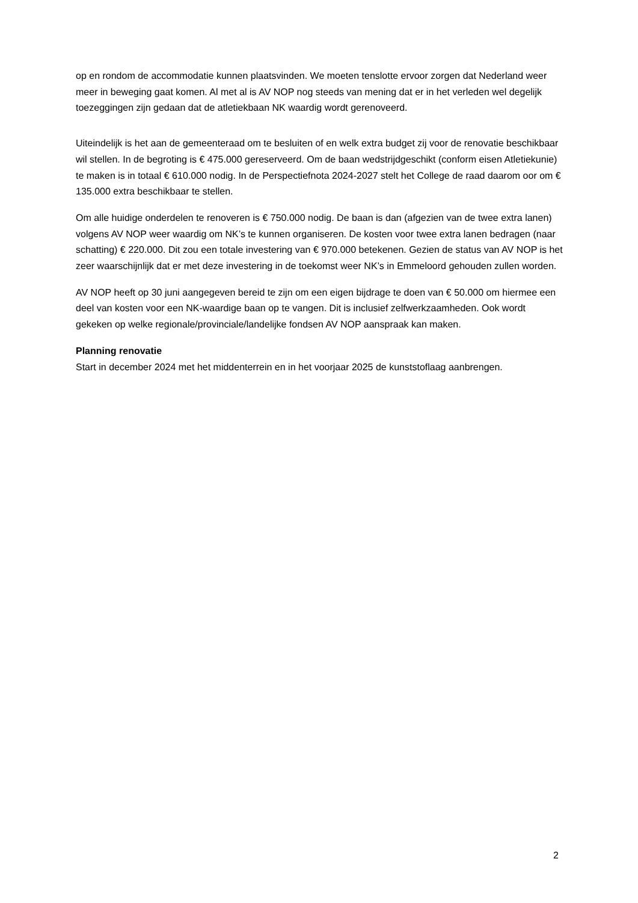op en rondom de accommodatie kunnen plaatsvinden. We moeten tenslotte ervoor zorgen dat Nederland weer meer in beweging gaat komen. Al met al is AV NOP nog steeds van mening dat er in het verleden wel degelijk toezeggingen zijn gedaan dat de atletiekbaan NK waardig wordt gerenoveerd.
Uiteindelijk is het aan de gemeenteraad om te besluiten of en welk extra budget zij voor de renovatie beschikbaar wil stellen. In de begroting is € 475.000 gereserveerd. Om de baan wedstrijdgeschikt (conform eisen Atletiekunie) te maken is in totaal € 610.000 nodig. In de Perspectiefnota 2024-2027 stelt het College de raad daarom oor om € 135.000 extra beschikbaar te stellen.
Om alle huidige onderdelen te renoveren is € 750.000 nodig. De baan is dan (afgezien van de twee extra lanen) volgens AV NOP weer waardig om NK’s te kunnen organiseren. De kosten voor twee extra lanen bedragen (naar schatting) € 220.000. Dit zou een totale investering van € 970.000 betekenen. Gezien de status van AV NOP is het zeer waarschijnlijk dat er met deze investering in de toekomst weer NK’s in Emmeloord gehouden zullen worden.
AV NOP heeft op 30 juni aangegeven bereid te zijn om een eigen bijdrage te doen van € 50.000 om hiermee een deel van kosten voor een NK-waardige baan op te vangen. Dit is inclusief zelfwerkzaamheden. Ook wordt gekeken op welke regionale/provinciale/landelijke fondsen AV NOP aanspraak kan maken.
Planning renovatie
Start in december 2024 met het middenterrein en in het voorjaar 2025 de kunststoflaag aanbrengen.
2